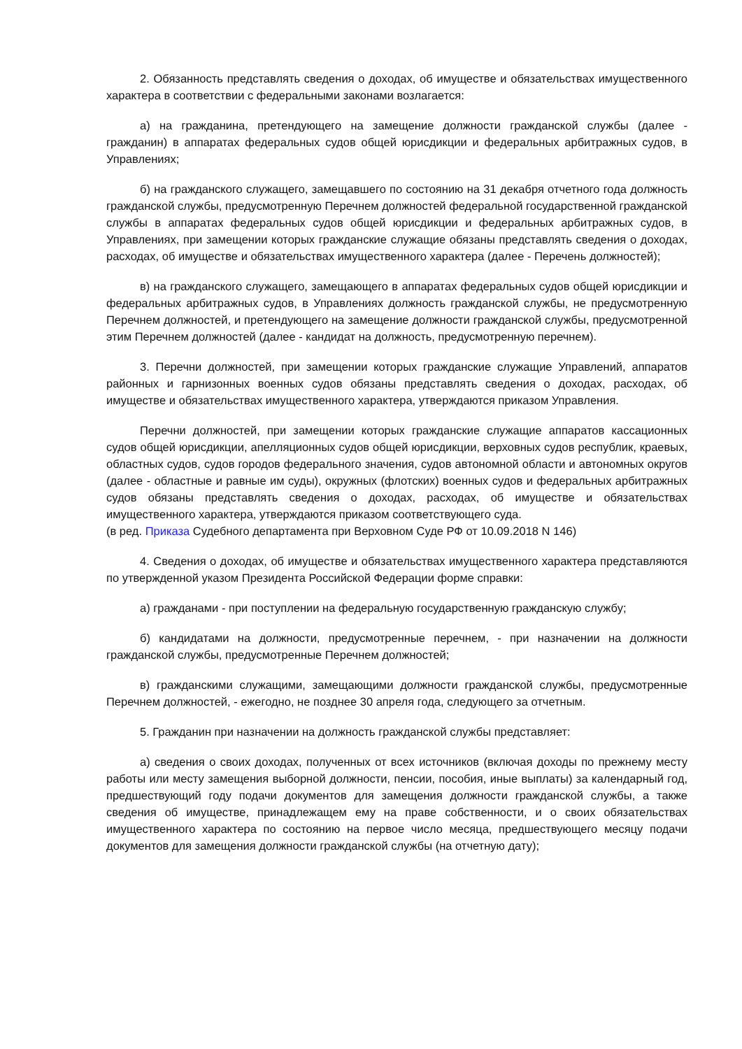2. Обязанность представлять сведения о доходах, об имуществе и обязательствах имущественного характера в соответствии с федеральными законами возлагается:
а) на гражданина, претендующего на замещение должности гражданской службы (далее - гражданин) в аппаратах федеральных судов общей юрисдикции и федеральных арбитражных судов, в Управлениях;
б) на гражданского служащего, замещавшего по состоянию на 31 декабря отчетного года должность гражданской службы, предусмотренную Перечнем должностей федеральной государственной гражданской службы в аппаратах федеральных судов общей юрисдикции и федеральных арбитражных судов, в Управлениях, при замещении которых гражданские служащие обязаны представлять сведения о доходах, расходах, об имуществе и обязательствах имущественного характера (далее - Перечень должностей);
в) на гражданского служащего, замещающего в аппаратах федеральных судов общей юрисдикции и федеральных арбитражных судов, в Управлениях должность гражданской службы, не предусмотренную Перечнем должностей, и претендующего на замещение должности гражданской службы, предусмотренной этим Перечнем должностей (далее - кандидат на должность, предусмотренную перечнем).
3. Перечни должностей, при замещении которых гражданские служащие Управлений, аппаратов районных и гарнизонных военных судов обязаны представлять сведения о доходах, расходах, об имуществе и обязательствах имущественного характера, утверждаются приказом Управления.
Перечни должностей, при замещении которых гражданские служащие аппаратов кассационных судов общей юрисдикции, апелляционных судов общей юрисдикции, верховных судов республик, краевых, областных судов, судов городов федерального значения, судов автономной области и автономных округов (далее - областные и равные им суды), окружных (флотских) военных судов и федеральных арбитражных судов обязаны представлять сведения о доходах, расходах, об имуществе и обязательствах имущественного характера, утверждаются приказом соответствующего суда.
(в ред. Приказа Судебного департамента при Верховном Суде РФ от 10.09.2018 N 146)
4. Сведения о доходах, об имуществе и обязательствах имущественного характера представляются по утвержденной указом Президента Российской Федерации форме справки:
а) гражданами - при поступлении на федеральную государственную гражданскую службу;
б) кандидатами на должности, предусмотренные перечнем, - при назначении на должности гражданской службы, предусмотренные Перечнем должностей;
в) гражданскими служащими, замещающими должности гражданской службы, предусмотренные Перечнем должностей, - ежегодно, не позднее 30 апреля года, следующего за отчетным.
5. Гражданин при назначении на должность гражданской службы представляет:
а) сведения о своих доходах, полученных от всех источников (включая доходы по прежнему месту работы или месту замещения выборной должности, пенсии, пособия, иные выплаты) за календарный год, предшествующий году подачи документов для замещения должности гражданской службы, а также сведения об имуществе, принадлежащем ему на праве собственности, и о своих обязательствах имущественного характера по состоянию на первое число месяца, предшествующего месяцу подачи документов для замещения должности гражданской службы (на отчетную дату);